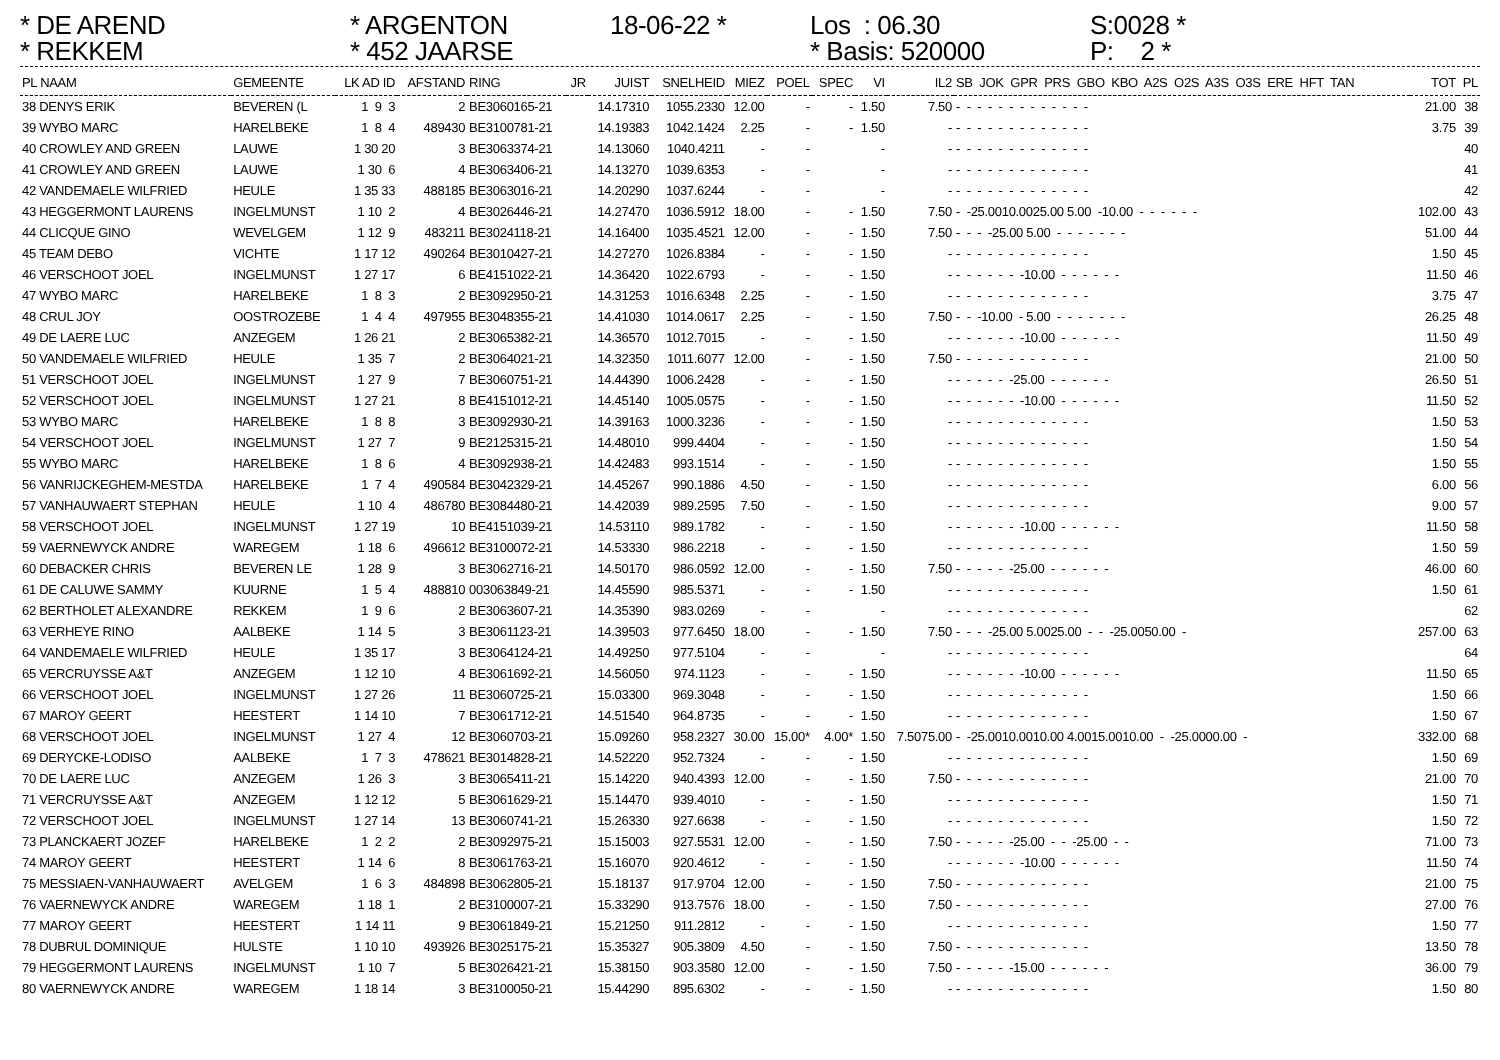* DE AREND
* ARGENTON
18-06-22 *
Los : 06.30
S:0028 *
* REKKEM
* 452 JAARSE
* Basis: 520000
P: 2 *
| PL NAAM | GEMEENTE | LK AD ID | AFSTAND | RING | JR | JUIST | SNELHEID | MIEZ | POEL | SPEC | VI | IL2 | SB JOK GPR PRS GBO KBO A2S O2S A3S O3S ERE HFT TAN | TOT | PL |
| --- | --- | --- | --- | --- | --- | --- | --- | --- | --- | --- | --- | --- | --- | --- | --- |
| 38 DENYS ERIK | BEVEREN (L | 1 9 3 | 2 | BE3060165-21 | | 14.17310 | 1055.2330 | 12.00 | - | - | 1.50 | 7.50 | - - - - - - - - - - - - - | 21.00 | 38 |
| 39 WYBO MARC | HARELBEKE | 1 8 4 | 489430 | BE3100781-21 | | 14.19383 | 1042.1424 | 2.25 | - | - | 1.50 | - | - - - - - - - - - - - - - | 3.75 | 39 |
| 40 CROWLEY AND GREEN | LAUWE | 1 30 20 | 3 | BE3063374-21 | | 14.13060 | 1040.4211 | - | - | | - | - | - - - - - - - - - - - - - | | 40 |
| 41 CROWLEY AND GREEN | LAUWE | 1 30 6 | 4 | BE3063406-21 | | 14.13270 | 1039.6353 | - | - | | - | - | - - - - - - - - - - - - - | | 41 |
| 42 VANDEMAELE WILFRIED | HEULE | 1 35 33 | 488185 | BE3063016-21 | | 14.20290 | 1037.6244 | - | - | | - | - | - - - - - - - - - - - - - | | 42 |
| 43 HEGGERMONT LAURENS | INGELMUNST | 1 10 2 | 4 | BE3026446-21 | | 14.27470 | 1036.5912 | 18.00 | - | - | 1.50 | 7.50 | - -25.0010.0025.00 5.00 -10.00 - - - - - - | 102.00 | 43 |
| 44 CLICQUE GINO | WEVELGEM | 1 12 9 | 483211 | BE3024118-21 | | 14.16400 | 1035.4521 | 12.00 | - | - | 1.50 | 7.50 | - - - -25.00 5.00 - - - - - - - | 51.00 | 44 |
| 45 TEAM DEBO | VICHTE | 1 17 12 | 490264 | BE3010427-21 | | 14.27270 | 1026.8384 | - | - | - | 1.50 | - | - - - - - - - - - - - - - | 1.50 | 45 |
| 46 VERSCHOOT JOEL | INGELMUNST | 1 27 17 | 6 | BE4151022-21 | | 14.36420 | 1022.6793 | - | - | - | 1.50 | - | - - - - - - -10.00 - - - - - - | 11.50 | 46 |
| 47 WYBO MARC | HARELBEKE | 1 8 3 | 2 | BE3092950-21 | | 14.31253 | 1016.6348 | 2.25 | - | - | 1.50 | - | - - - - - - - - - - - - - | 3.75 | 47 |
| 48 CRUL JOY | OOSTROZEBE | 1 4 4 | 497955 | BE3048355-21 | | 14.41030 | 1014.0617 | 2.25 | - | - | 1.50 | 7.50 | - - -10.00 - 5.00 - - - - - - - | 26.25 | 48 |
| 49 DE LAERE LUC | ANZEGEM | 1 26 21 | 2 | BE3065382-21 | | 14.36570 | 1012.7015 | - | - | - | 1.50 | - | - - - - - - -10.00 - - - - - - | 11.50 | 49 |
| 50 VANDEMAELE WILFRIED | HEULE | 1 35 7 | 2 | BE3064021-21 | | 14.32350 | 1011.6077 | 12.00 | - | - | 1.50 | 7.50 | - - - - - - - - - - - - - | 21.00 | 50 |
| 51 VERSCHOOT JOEL | INGELMUNST | 1 27 9 | 7 | BE3060751-21 | | 14.44390 | 1006.2428 | - | - | - | 1.50 | - | - - - - - -25.00 - - - - - - | 26.50 | 51 |
| 52 VERSCHOOT JOEL | INGELMUNST | 1 27 21 | 8 | BE4151012-21 | | 14.45140 | 1005.0575 | - | - | - | 1.50 | - | - - - - - - -10.00 - - - - - - | 11.50 | 52 |
| 53 WYBO MARC | HARELBEKE | 1 8 8 | 3 | BE3092930-21 | | 14.39163 | 1000.3236 | - | - | - | 1.50 | - | - - - - - - - - - - - - - | 1.50 | 53 |
| 54 VERSCHOOT JOEL | INGELMUNST | 1 27 7 | 9 | BE2125315-21 | | 14.48010 | 999.4404 | - | - | - | 1.50 | - | - - - - - - - - - - - - - | 1.50 | 54 |
| 55 WYBO MARC | HARELBEKE | 1 8 6 | 4 | BE3092938-21 | | 14.42483 | 993.1514 | - | - | - | 1.50 | - | - - - - - - - - - - - - - | 1.50 | 55 |
| 56 VANRIJCKEGHEM-MESTDA | HARELBEKE | 1 7 4 | 490584 | BE3042329-21 | | 14.45267 | 990.1886 | 4.50 | - | - | 1.50 | - | - - - - - - - - - - - - - | 6.00 | 56 |
| 57 VANHAUWAERT STEPHAN | HEULE | 1 10 4 | 486780 | BE3084480-21 | | 14.42039 | 989.2595 | 7.50 | - | - | 1.50 | - | - - - - - - - - - - - - - | 9.00 | 57 |
| 58 VERSCHOOT JOEL | INGELMUNST | 1 27 19 | 10 | BE4151039-21 | | 14.53110 | 989.1782 | - | - | - | 1.50 | - | - - - - - - -10.00 - - - - - - | 11.50 | 58 |
| 59 VAERNEWYCK ANDRE | WAREGEM | 1 18 6 | 496612 | BE3100072-21 | | 14.53330 | 986.2218 | - | - | - | 1.50 | - | - - - - - - - - - - - - - | 1.50 | 59 |
| 60 DEBACKER CHRIS | BEVEREN LE | 1 28 9 | 3 | BE3062716-21 | | 14.50170 | 986.0592 | 12.00 | - | - | 1.50 | 7.50 | - - - - - -25.00 - - - - - - | 46.00 | 60 |
| 61 DE CALUWE SAMMY | KUURNE | 1 5 4 | 488810 | 003063849-21 | | 14.45590 | 985.5371 | - | - | - | 1.50 | - | - - - - - - - - - - - - - | 1.50 | 61 |
| 62 BERTHOLET ALEXANDRE | REKKEM | 1 9 6 | 2 | BE3063607-21 | | 14.35390 | 983.0269 | - | - | | - | - | - - - - - - - - - - - - - | | 62 |
| 63 VERHEYE RINO | AALBEKE | 1 14 5 | 3 | BE3061123-21 | | 14.39503 | 977.6450 | 18.00 | - | - | 1.50 | 7.50 | - - - -25.00 5.0025.00 - - -25.0050.00 - | 257.00 | 63 |
| 64 VANDEMAELE WILFRIED | HEULE | 1 35 17 | 3 | BE3064124-21 | | 14.49250 | 977.5104 | - | - | | - | - | - - - - - - - - - - - - - | | 64 |
| 65 VERCRUYSSE A&T | ANZEGEM | 1 12 10 | 4 | BE3061692-21 | | 14.56050 | 974.1123 | - | - | - | 1.50 | - | - - - - - - -10.00 - - - - - - | 11.50 | 65 |
| 66 VERSCHOOT JOEL | INGELMUNST | 1 27 26 | 11 | BE3060725-21 | | 15.03300 | 969.3048 | - | - | - | 1.50 | - | - - - - - - - - - - - - - | 1.50 | 66 |
| 67 MAROY GEERT | HEESTERT | 1 14 10 | 7 | BE3061712-21 | | 14.51540 | 964.8735 | - | - | - | 1.50 | - | - - - - - - - - - - - - - | 1.50 | 67 |
| 68 VERSCHOOT JOEL | INGELMUNST | 1 27 4 | 12 | BE3060703-21 | | 15.09260 | 958.2327 | 30.00 | 15.00* | 4.00* | 1.50 | 7.5075.00 | - -25.0010.0010.00 4.0015.0010.00 - -25.0000.00 - | 332.00 | 68 |
| 69 DERYCKE-LODISO | AALBEKE | 1 7 3 | 478621 | BE3014828-21 | | 14.52220 | 952.7324 | - | - | - | 1.50 | - | - - - - - - - - - - - - - | 1.50 | 69 |
| 70 DE LAERE LUC | ANZEGEM | 1 26 3 | 3 | BE3065411-21 | | 15.14220 | 940.4393 | 12.00 | - | - | 1.50 | 7.50 | - - - - - - - - - - - - - | 21.00 | 70 |
| 71 VERCRUYSSE A&T | ANZEGEM | 1 12 12 | 5 | BE3061629-21 | | 15.14470 | 939.4010 | - | - | - | 1.50 | - | - - - - - - - - - - - - - | 1.50 | 71 |
| 72 VERSCHOOT JOEL | INGELMUNST | 1 27 14 | 13 | BE3060741-21 | | 15.26330 | 927.6638 | - | - | - | 1.50 | - | - - - - - - - - - - - - - | 1.50 | 72 |
| 73 PLANCKAERT JOZEF | HARELBEKE | 1 2 2 | 2 | BE3092975-21 | | 15.15003 | 927.5531 | 12.00 | - | - | 1.50 | 7.50 | - - - - - -25.00 - - -25.00 - - | 71.00 | 73 |
| 74 MAROY GEERT | HEESTERT | 1 14 6 | 8 | BE3061763-21 | | 15.16070 | 920.4612 | - | - | - | 1.50 | - | - - - - - - -10.00 - - - - - - | 11.50 | 74 |
| 75 MESSIAEN-VANHAUWAERT | AVELGEM | 1 6 3 | 484898 | BE3062805-21 | | 15.18137 | 917.9704 | 12.00 | - | - | 1.50 | 7.50 | - - - - - - - - - - - - - | 21.00 | 75 |
| 76 VAERNEWYCK ANDRE | WAREGEM | 1 18 1 | 2 | BE3100007-21 | | 15.33290 | 913.7576 | 18.00 | - | - | 1.50 | 7.50 | - - - - - - - - - - - - - | 27.00 | 76 |
| 77 MAROY GEERT | HEESTERT | 1 14 11 | 9 | BE3061849-21 | | 15.21250 | 911.2812 | - | - | - | 1.50 | - | - - - - - - - - - - - - - | 1.50 | 77 |
| 78 DUBRUL DOMINIQUE | HULSTE | 1 10 10 | 493926 | BE3025175-21 | | 15.35327 | 905.3809 | 4.50 | - | - | 1.50 | 7.50 | - - - - - - - - - - - - - | 13.50 | 78 |
| 79 HEGGERMONT LAURENS | INGELMUNST | 1 10 7 | 5 | BE3026421-21 | | 15.38150 | 903.3580 | 12.00 | - | - | 1.50 | 7.50 | - - - - - -15.00 - - - - - - | 36.00 | 79 |
| 80 VAERNEWYCK ANDRE | WAREGEM | 1 18 14 | 3 | BE3100050-21 | | 15.44290 | 895.6302 | - | - | - | 1.50 | - | - - - - - - - - - - - - - | 1.50 | 80 |